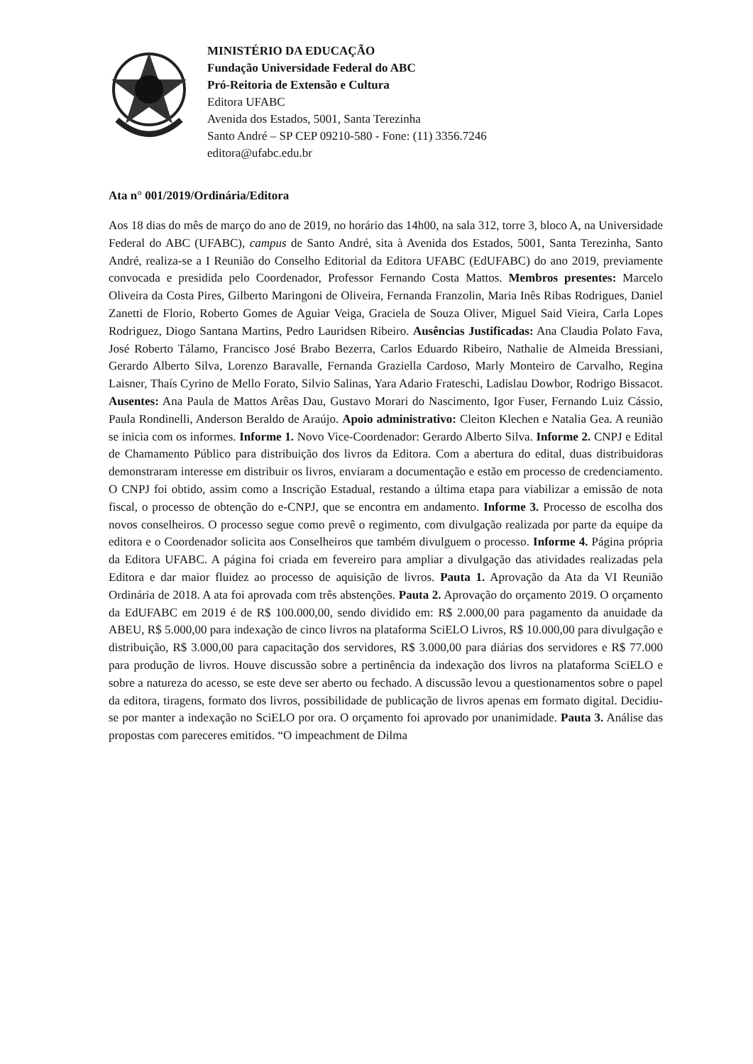MINISTÉRIO DA EDUCAÇÃO
Fundação Universidade Federal do ABC
Pró-Reitoria de Extensão e Cultura
Editora UFABC
Avenida dos Estados, 5001, Santa Terezinha
Santo André – SP CEP 09210-580 - Fone: (11) 3356.7246
editora@ufabc.edu.br
Ata n° 001/2019/Ordinária/Editora
Aos 18 dias do mês de março do ano de 2019, no horário das 14h00, na sala 312, torre 3, bloco A, na Universidade Federal do ABC (UFABC), campus de Santo André, sita à Avenida dos Estados, 5001, Santa Terezinha, Santo André, realiza-se a I Reunião do Conselho Editorial da Editora UFABC (EdUFABC) do ano 2019, previamente convocada e presidida pelo Coordenador, Professor Fernando Costa Mattos. Membros presentes: Marcelo Oliveira da Costa Pires, Gilberto Maringoni de Oliveira, Fernanda Franzolin, Maria Inês Ribas Rodrigues, Daniel Zanetti de Florio, Roberto Gomes de Aguiar Veiga, Graciela de Souza Oliver, Miguel Said Vieira, Carla Lopes Rodriguez, Diogo Santana Martins, Pedro Lauridsen Ribeiro. Ausências Justificadas: Ana Claudia Polato Fava, José Roberto Tálamo, Francisco José Brabo Bezerra, Carlos Eduardo Ribeiro, Nathalie de Almeida Bressiani, Gerardo Alberto Silva, Lorenzo Baravalle, Fernanda Graziella Cardoso, Marly Monteiro de Carvalho, Regina Laisner, Thaís Cyrino de Mello Forato, Silvio Salinas, Yara Adario Frateschi, Ladislau Dowbor, Rodrigo Bissacot. Ausentes: Ana Paula de Mattos Arêas Dau, Gustavo Morari do Nascimento, Igor Fuser, Fernando Luiz Cássio, Paula Rondinelli, Anderson Beraldo de Araújo. Apoio administrativo: Cleiton Klechen e Natalia Gea. A reunião se inicia com os informes. Informe 1. Novo Vice-Coordenador: Gerardo Alberto Silva. Informe 2. CNPJ e Edital de Chamamento Público para distribuição dos livros da Editora. Com a abertura do edital, duas distribuidoras demonstraram interesse em distribuir os livros, enviaram a documentação e estão em processo de credenciamento. O CNPJ foi obtido, assim como a Inscrição Estadual, restando a última etapa para viabilizar a emissão de nota fiscal, o processo de obtenção do e-CNPJ, que se encontra em andamento. Informe 3. Processo de escolha dos novos conselheiros. O processo segue como prevê o regimento, com divulgação realizada por parte da equipe da editora e o Coordenador solicita aos Conselheiros que também divulguem o processo. Informe 4. Página própria da Editora UFABC. A página foi criada em fevereiro para ampliar a divulgação das atividades realizadas pela Editora e dar maior fluidez ao processo de aquisição de livros. Pauta 1. Aprovação da Ata da VI Reunião Ordinária de 2018. A ata foi aprovada com três abstenções. Pauta 2. Aprovação do orçamento 2019. O orçamento da EdUFABC em 2019 é de R$ 100.000,00, sendo dividido em: R$ 2.000,00 para pagamento da anuidade da ABEU, R$ 5.000,00 para indexação de cinco livros na plataforma SciELO Livros, R$ 10.000,00 para divulgação e distribuição, R$ 3.000,00 para capacitação dos servidores, R$ 3.000,00 para diárias dos servidores e R$ 77.000 para produção de livros. Houve discussão sobre a pertinência da indexação dos livros na plataforma SciELO e sobre a natureza do acesso, se este deve ser aberto ou fechado. A discussão levou a questionamentos sobre o papel da editora, tiragens, formato dos livros, possibilidade de publicação de livros apenas em formato digital. Decidiu-se por manter a indexação no SciELO por ora. O orçamento foi aprovado por unanimidade. Pauta 3. Análise das propostas com pareceres emitidos. “O impeachment de Dilma